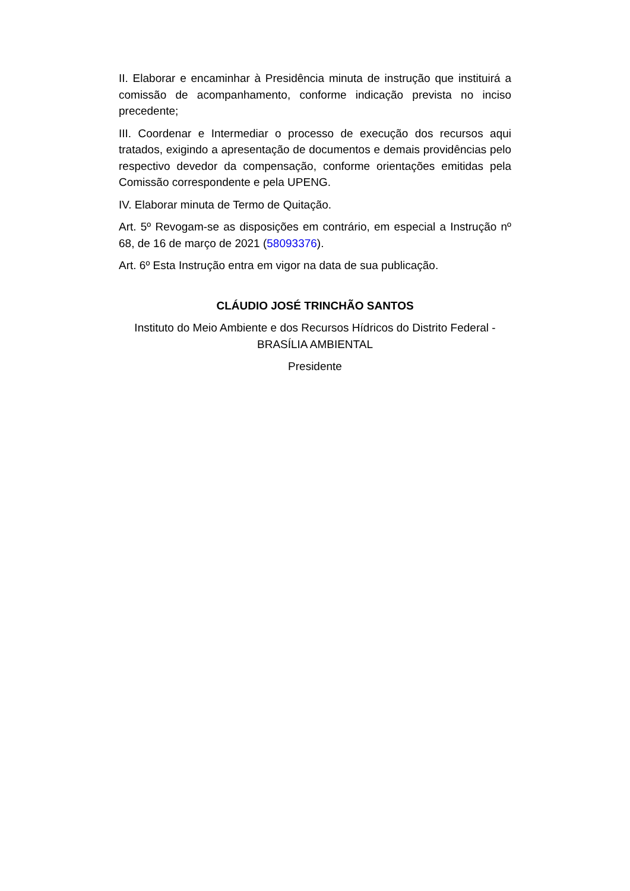II. Elaborar e encaminhar à Presidência minuta de instrução que instituirá a comissão de acompanhamento, conforme indicação prevista no inciso precedente;
III. Coordenar e Intermediar o processo de execução dos recursos aqui tratados, exigindo a apresentação de documentos e demais providências pelo respectivo devedor da compensação, conforme orientações emitidas pela Comissão correspondente e pela UPENG.
IV. Elaborar minuta de Termo de Quitação.
Art. 5º Revogam-se as disposições em contrário, em especial a Instrução nº 68, de 16 de março de 2021 (58093376).
Art. 6º Esta Instrução entra em vigor na data de sua publicação.
CLÁUDIO JOSÉ TRINCHÃO SANTOS
Instituto do Meio Ambiente e dos Recursos Hídricos do Distrito Federal - BRASÍLIA AMBIENTAL
Presidente